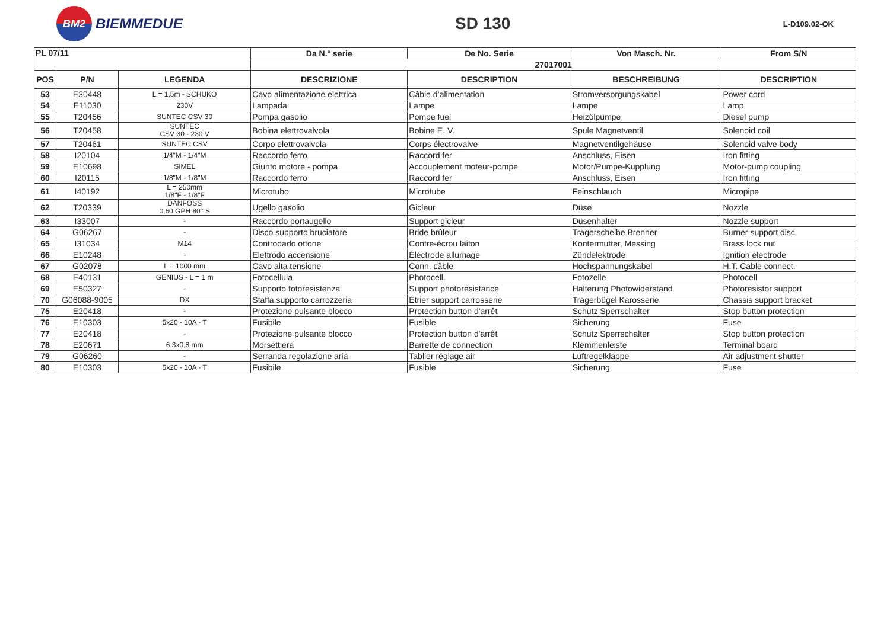BM2
BIEMMEDUE
SD 130
L-D109.02-OK
| PL 07/11 | | | Da N.° serie | De No. Serie | Von Masch. Nr. | From S/N |
| --- | --- | --- | --- | --- | --- | --- |
| | | | 27017001 | | | |
| POS | P/N | LEGENDA | DESCRIZIONE | DESCRIPTION | BESCHREIBUNG | DESCRIPTION |
| 53 | E30448 | L = 1,5m - SCHUKO | Cavo alimentazione elettrica | Câble d’alimentation | Stromversorgungskabel | Power cord |
| 54 | E11030 | 230V | Lampada | Lampe | Lampe | Lamp |
| 55 | T20456 | SUNTEC CSV 30 | Pompa gasolio | Pompe fuel | Heizölpumpe | Diesel pump |
| 56 | T20458 | SUNTEC CSV 30 - 230 V | Bobina elettrovalvola | Bobine E. V. | Spule Magnetventil | Solenoid coil |
| 57 | T20461 | SUNTEC CSV | Corpo elettrovalvola | Corps électrovalve | Magnetventilgehäuse | Solenoid valve body |
| 58 | I20104 | 1/4"M - 1/4"M | Raccordo ferro | Raccord fer | Anschluss, Eisen | Iron fitting |
| 59 | E10698 | SIMEL | Giunto motore - pompa | Accouplement moteur-pompe | Motor/Pumpe-Kupplung | Motor-pump coupling |
| 60 | I20115 | 1/8"M - 1/8"M | Raccordo ferro | Raccord fer | Anschluss, Eisen | Iron fitting |
| 61 | I40192 | L = 250mm 1/8"F - 1/8"F | Microtubo | Microtube | Feinschlauch | Micropipe |
| 62 | T20339 | DANFOSS 0,60 GPH 80° S | Ugello gasolio | Gicleur | Düse | Nozzle |
| 63 | I33007 | - | Raccordo portaugello | Support gicleur | Düsenhalter | Nozzle support |
| 64 | G06267 | - | Disco supporto bruciatore | Bride brûleur | Trägerscheibe Brenner | Burner support disc |
| 65 | I31034 | M14 | Controdado ottone | Contre-écrou laiton | Kontermutter, Messing | Brass lock nut |
| 66 | E10248 | - | Elettrodo accensione | Éléctrode allumage | Zündelektrode | Ignition electrode |
| 67 | G02078 | L = 1000 mm | Cavo alta tensione | Conn. câble | Hochspannungskabel | H.T. Cable connect. |
| 68 | E40131 | GENIUS - L = 1 m | Fotocellula | Photocell. | Fotozelle | Photocell |
| 69 | E50327 | - | Supporto fotoresistenza | Support photorésistance | Halterung Photowiderstand | Photoresistor support |
| 70 | G06088-9005 | DX | Staffa supporto carrozzeria | Étrier support carrosserie | Trägerbügel Karosserie | Chassis support bracket |
| 75 | E20418 | - | Protezione pulsante blocco | Protection button d'arrêt | Schutz Sperrschalter | Stop button protection |
| 76 | E10303 | 5x20 - 10A - T | Fusibile | Fusible | Sicherung | Fuse |
| 77 | E20418 | - | Protezione pulsante blocco | Protection button d'arrêt | Schutz Sperrschalter | Stop button protection |
| 78 | E20671 | 6,3x0,8 mm | Morsettiera | Barrette de connection | Klemmenleiste | Terminal board |
| 79 | G06260 | - | Serranda regolazione aria | Tablier réglage air | Luftregelklappe | Air adjustment shutter |
| 80 | E10303 | 5x20 - 10A - T | Fusibile | Fusible | Sicherung | Fuse |